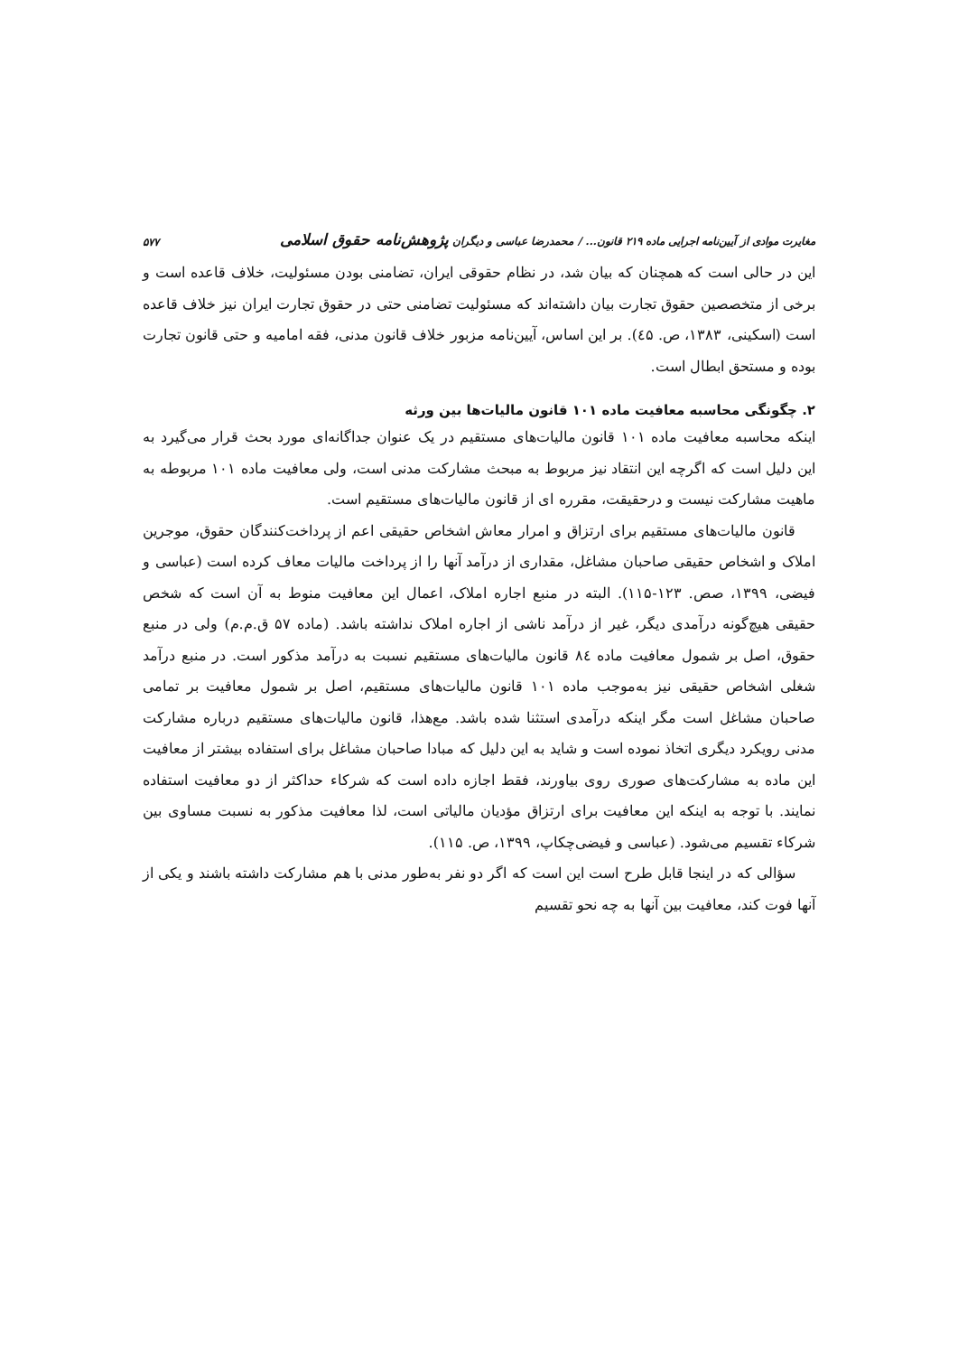مغایرت موادی از آیین‌نامه اجرایی ماده ۲۱۹ قانون... / محمدرضا عباسی و دیگران پژوهش‌نامه حقوق اسلامی ۵۷۷
این در حالی است که همچنان که بیان شد، در نظام حقوقی ایران، تضامنی بودن مسئولیت، خلاف قاعده است و برخی از متخصصین حقوق تجارت بیان داشته‌اند که مسئولیت تضامنی حتی در حقوق تجارت ایران نیز خلاف قاعده است (اسکینی، ۱۳۸۳، ص. ٤۵). بر این اساس، آیین‌نامه مزبور خلاف قانون مدنی، فقه امامیه و حتی قانون تجارت بوده و مستحق ابطال است.
۲. چگونگی محاسبه معافیت ماده ۱۰۱ قانون مالیات‌ها بین ورثه
اینکه محاسبه معافیت ماده ۱۰۱ قانون مالیات‌های مستقیم در یک عنوان جداگانه‌ای مورد بحث قرار می‌گیرد به این دلیل است که اگرچه این انتقاد نیز مربوط به مبحث مشارکت مدنی است، ولی معافیت ماده ۱۰۱ مربوطه به ماهیت مشارکت نیست و درحقیقت، مقرره ای از قانون مالیات‌های مستقیم است.
قانون مالیات‌های مستقیم برای ارتزاق و امرار معاش اشخاص حقیقی اعم از پرداخت‌کنندگان حقوق، موجرین املاک و اشخاص حقیقی صاحبان مشاغل، مقداری از درآمد آنها را از پرداخت مالیات معاف کرده است (عباسی و فیضی، ۱۳۹۹، صص. ۱۲۳-۱۱۵). البته در منبع اجاره املاک، اعمال این معافیت منوط به آن است که شخص حقیقی هیچ‌گونه درآمدی دیگر، غیر از درآمد ناشی از اجاره املاک نداشته باشد. (ماده ۵۷ ق.م.م) ولی در منبع حقوق، اصل بر شمول معافیت ماده ۸٤ قانون مالیات‌های مستقیم نسبت به درآمد مذکور است. در منبع درآمد شغلی اشخاص حقیقی نیز به‌موجب ماده ۱۰۱ قانون مالیات‌های مستقیم، اصل بر شمول معافیت بر تمامی صاحبان مشاغل است مگر اینکه درآمدی استثنا شده باشد. مع‌هذا، قانون مالیات‌های مستقیم درباره مشارکت مدنی رویکرد دیگری اتخاذ نموده است و شاید به این دلیل که مبادا صاحبان مشاغل برای استفاده بیشتر از معافیت این ماده به مشارکت‌های صوری روی بیاورند، فقط اجازه داده است که شرکاء حداکثر از دو معافیت استفاده نمایند. با توجه به اینکه این معافیت برای ارتزاق مؤدیان مالیاتی است، لذا معافیت مذکور به نسبت مساوی بین شرکاء تقسیم می‌شود. (عباسی و فیضی‌چکاپ، ۱۳۹۹، ص. ۱۱۵).
سؤالی که در اینجا قابل طرح است این است که اگر دو نفر به‌طور مدنی با هم مشارکت داشته باشند و یکی از آنها فوت کند، معافیت بین آنها به چه نحو تقسیم